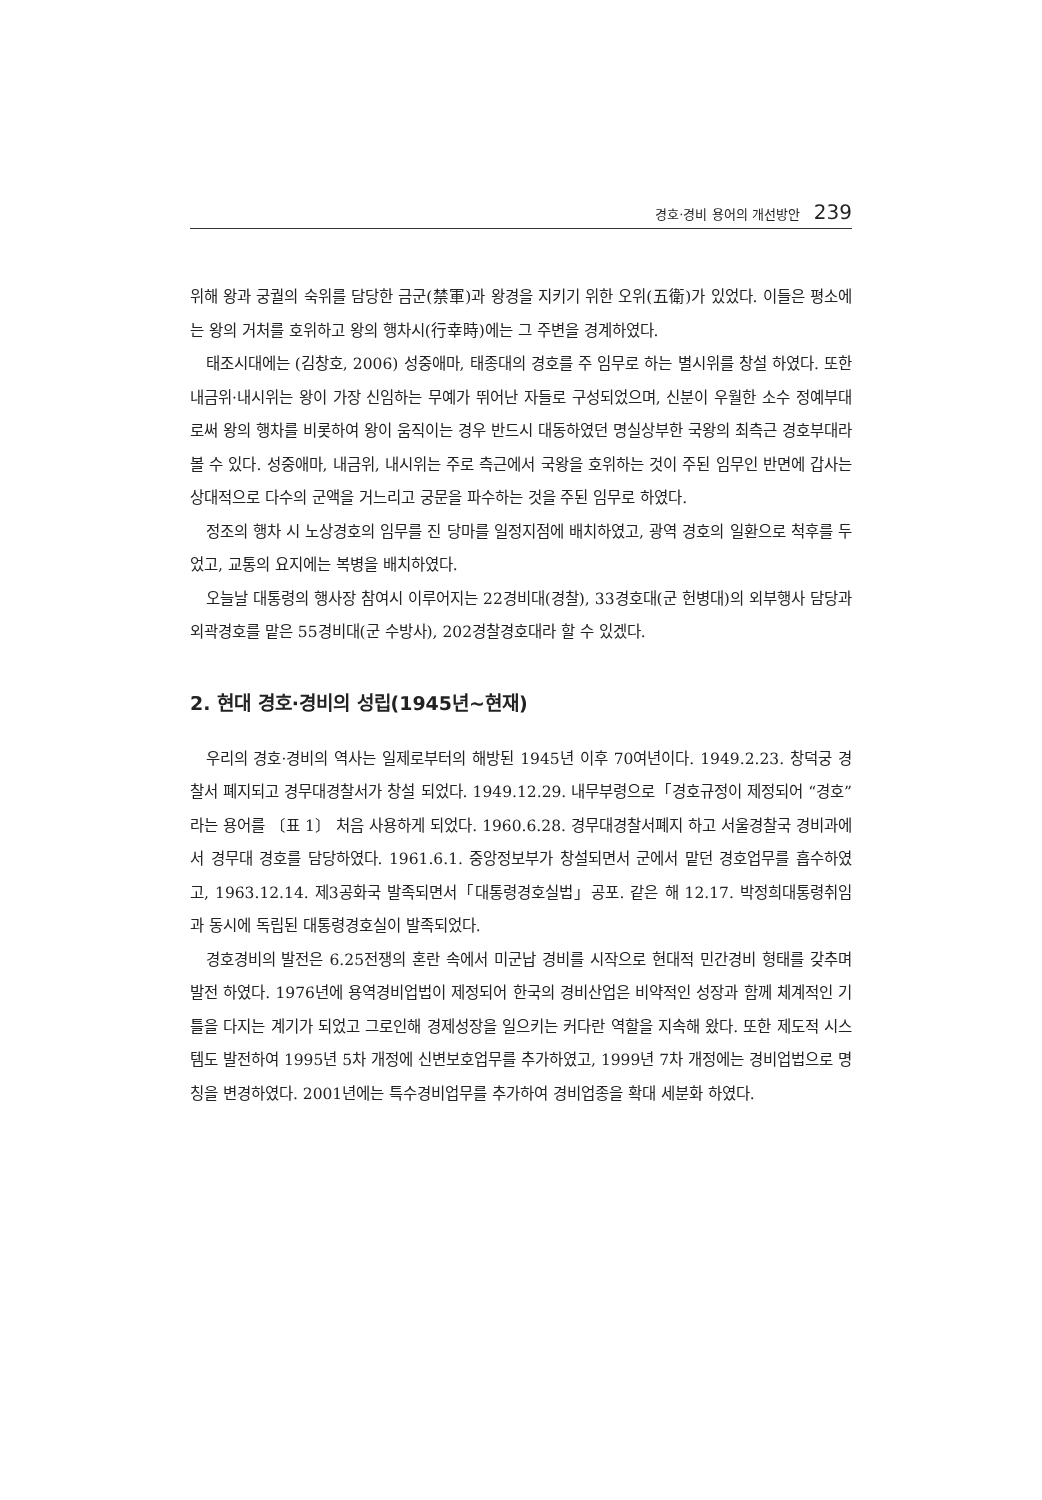경호·경비 용어의 개선방안 239
위해 왕과 궁궐의 숙위를 담당한 금군(禁軍)과 왕경을 지키기 위한 오위(五衛)가 있었다. 이들은 평소에는 왕의 거처를 호위하고 왕의 행차시(行幸時)에는 그 주변을 경계하였다.
태조시대에는 (김창호, 2006) 성중애마, 태종대의 경호를 주 임무로 하는 별시위를 창설 하였다. 또한 내금위·내시위는 왕이 가장 신임하는 무예가 뛰어난 자들로 구성되었으며, 신분이 우월한 소수 정예부대로써 왕의 행차를 비롯하여 왕이 움직이는 경우 반드시 대동하였던 명실상부한 국왕의 최측근 경호부대라 볼 수 있다. 성중애마, 내금위, 내시위는 주로 측근에서 국왕을 호위하는 것이 주된 임무인 반면에 갑사는 상대적으로 다수의 군액을 거느리고 궁문을 파수하는 것을 주된 임무로 하였다.
정조의 행차 시 노상경호의 임무를 진 당마를 일정지점에 배치하였고, 광역 경호의 일환으로 척후를 두었고, 교통의 요지에는 복병을 배치하였다.
오늘날 대통령의 행사장 참여시 이루어지는 22경비대(경찰), 33경호대(군 헌병대)의 외부행사 담당과 외곽경호를 맡은 55경비대(군 수방사), 202경찰경호대라 할 수 있겠다.
2. 현대 경호·경비의 성립(1945년~현재)
우리의 경호·경비의 역사는 일제로부터의 해방된 1945년 이후 70여년이다. 1949.2.23. 창덕궁 경찰서 폐지되고 경무대경찰서가 창설 되었다. 1949.12.29. 내무부령으로「경호규정이 제정되어 “경호”라는 용어를 〔표 1〕 처음 사용하게 되었다. 1960.6.28. 경무대경찰서폐지 하고 서울경찰국 경비과에서 경무대 경호를 담당하였다. 1961.6.1. 중앙정보부가 창설되면서 군에서 맡던 경호업무를 흡수하였고, 1963.12.14. 제3공화국 발족되면서「대통령경호실법」공포. 같은 해 12.17. 박정희대통령취임과 동시에 독립된 대통령경호실이 발족되었다.
경호경비의 발전은 6.25전쟁의 혼란 속에서 미군납 경비를 시작으로 현대적 민간경비 형태를 갖추며 발전 하였다. 1976년에 용역경비업법이 제정되어 한국의 경비산업은 비약적인 성장과 함께 체계적인 기틀을 다지는 계기가 되었고 그로인해 경제성장을 일으키는 커다란 역할을 지속해 왔다. 또한 제도적 시스템도 발전하여 1995년 5차 개정에 신변보호업무를 추가하였고, 1999년 7차 개정에는 경비업법으로 명칭을 변경하였다. 2001년에는 특수경비업무를 추가하여 경비업종을 확대 세분화 하였다.